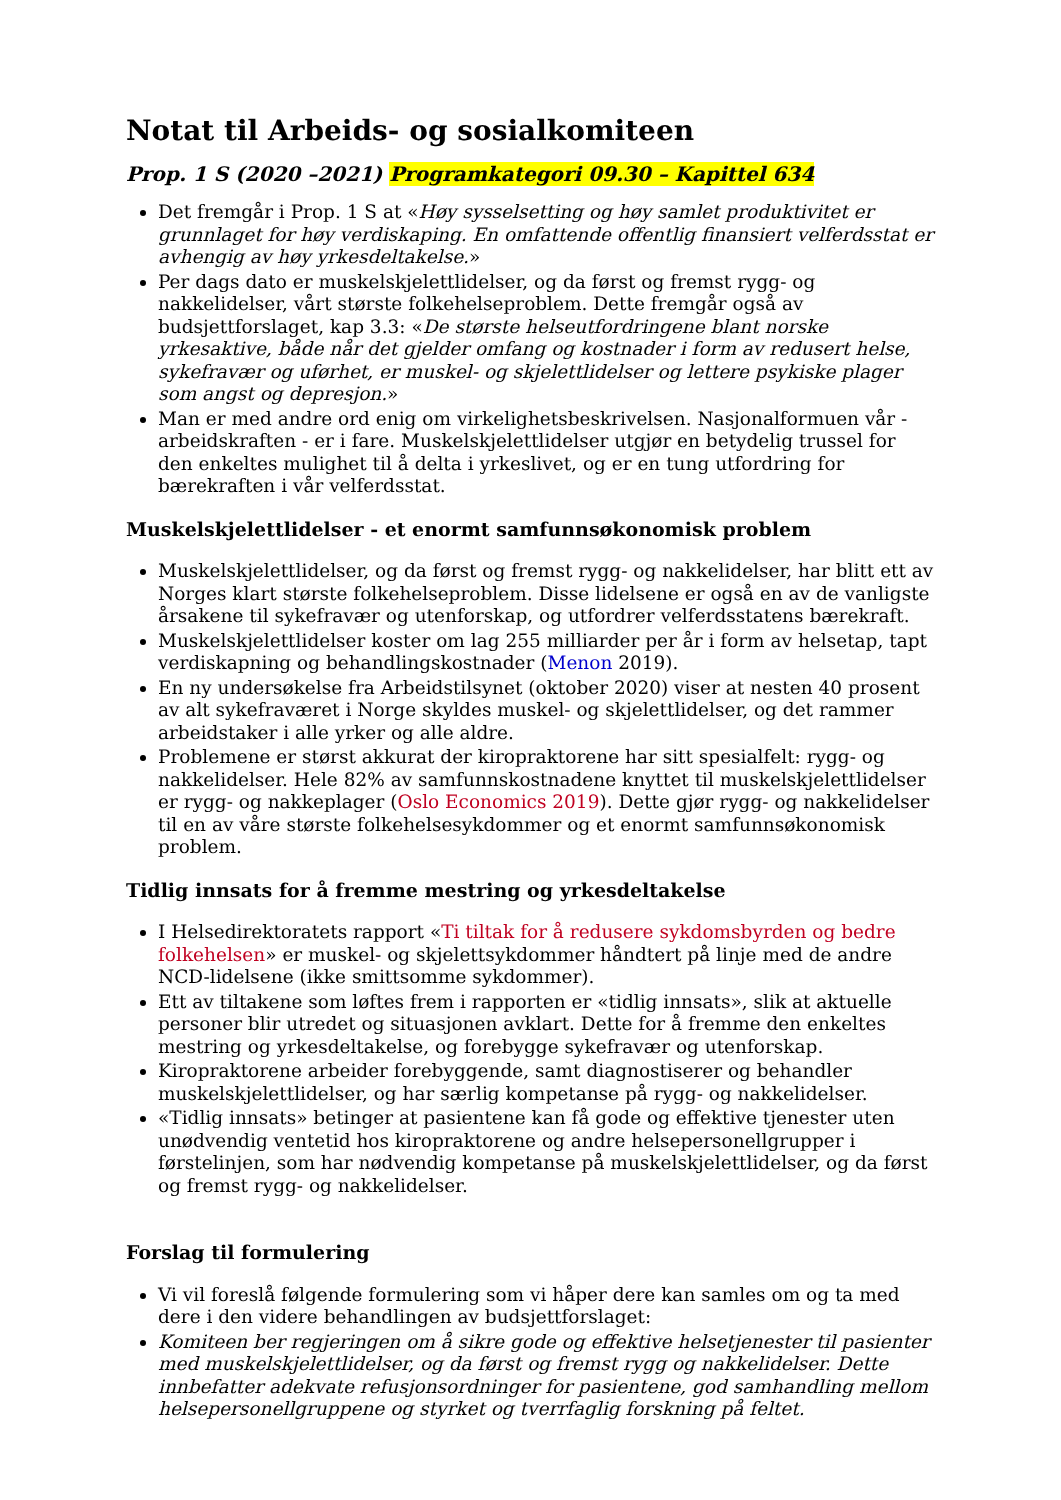Notat til Arbeids- og sosialkomiteen
Prop. 1 S (2020 –2021) Programkategori 09.30 – Kapittel 634
Det fremgår i Prop. 1 S at «Høy sysselsetting og høy samlet produktivitet er grunnlaget for høy verdiskaping. En omfattende offentlig finansiert velferdsstat er avhengig av høy yrkesdeltakelse.»
Per dags dato er muskelskjelettlidelser, og da først og fremst rygg- og nakkelidelser, vårt største folkehelseproblem. Dette fremgår også av budsjettforslaget, kap 3.3: «De største helseutfordringene blant norske yrkesaktive, både når det gjelder omfang og kostnader i form av redusert helse, sykefravær og uførhet, er muskel- og skjelettlidelser og lettere psykiske plager som angst og depresjon.»
Man er med andre ord enig om virkelighetsbeskrivelsen. Nasjonalformuen vår - arbeidskraften - er i fare. Muskelskjelettlidelser utgjør en betydelig trussel for den enkeltes mulighet til å delta i yrkeslivet, og er en tung utfordring for bærekraften i vår velferdsstat.
Muskelskjelettlidelser - et enormt samfunnsøkonomisk problem
Muskelskjelettlidelser, og da først og fremst rygg- og nakkelidelser, har blitt ett av Norges klart største folkehelseproblem. Disse lidelsene er også en av de vanligste årsakene til sykefravær og utenforskap, og utfordrer velferdsstatens bærekraft.
Muskelskjelettlidelser koster om lag 255 milliarder per år i form av helsetap, tapt verdiskapning og behandlingskostnader (Menon 2019).
En ny undersøkelse fra Arbeidstilsynet (oktober 2020) viser at nesten 40 prosent av alt sykefraværet i Norge skyldes muskel- og skjelettlidelser, og det rammer arbeidstaker i alle yrker og alle aldre.
Problemene er størst akkurat der kiropraktorene har sitt spesialfelt: rygg- og nakkelidelser. Hele 82% av samfunnskostnadene knyttet til muskelskjelettlidelser er rygg- og nakkeplager (Oslo Economics 2019). Dette gjør rygg- og nakkelidelser til en av våre største folkehelsesykdommer og et enormt samfunnsøkonomisk problem.
Tidlig innsats for å fremme mestring og yrkesdeltakelse
I Helsedirektoratets rapport «Ti tiltak for å redusere sykdomsbyrden og bedre folkehelsen» er muskel- og skjelettsykdommer håndtert på linje med de andre NCD-lidelsene (ikke smittsomme sykdommer).
Ett av tiltakene som løftes frem i rapporten er «tidlig innsats», slik at aktuelle personer blir utredet og situasjonen avklart. Dette for å fremme den enkeltes mestring og yrkesdeltakelse, og forebygge sykefravær og utenforskap.
Kiropraktorene arbeider forebyggende, samt diagnostiserer og behandler muskelskjelettlidelser, og har særlig kompetanse på rygg- og nakkelidelser.
«Tidlig innsats» betinger at pasientene kan få gode og effektive tjenester uten unødvendig ventetid hos kiropraktorene og andre helsepersonellgrupper i førstelinjen, som har nødvendig kompetanse på muskelskjelettlidelser, og da først og fremst rygg- og nakkelidelser.
Forslag til formulering
Vi vil foreslå følgende formulering som vi håper dere kan samles om og ta med dere i den videre behandlingen av budsjettforslaget:
Komiteen ber regjeringen om å sikre gode og effektive helsetjenester til pasienter med muskelskjelettlidelser, og da først og fremst rygg og nakkelidelser. Dette innbefatter adekvate refusjonsordninger for pasientene, god samhandling mellom helsepersonellgruppene og styrket og tverrfaglig forskning på feltet.